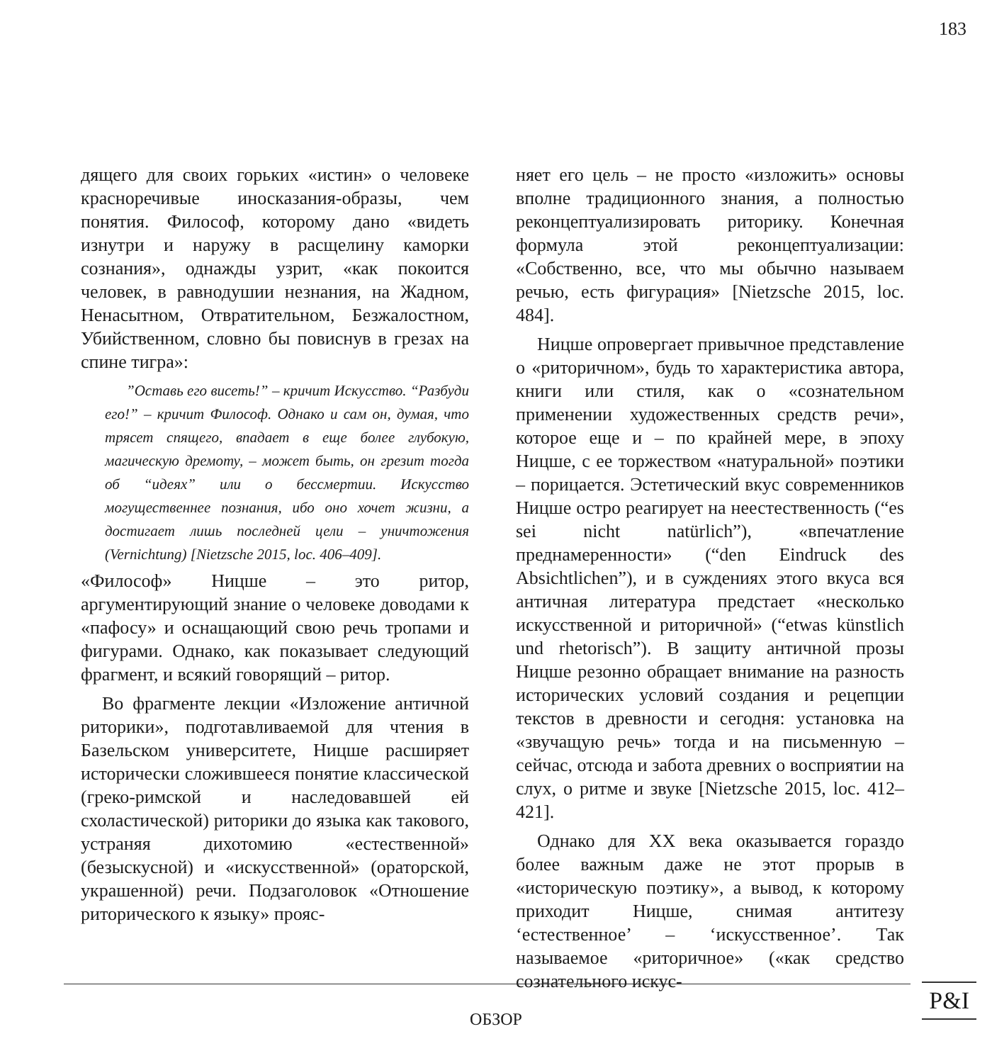183
дящего для своих горьких «истин» о человеке красноречивые иносказания-образы, чем понятия. Философ, которому дано «видеть изнутри и наружу в расщелину каморки сознания», однажды узрит, «как покоится человек, в равнодушии незнания, на Жадном, Ненасытном, Отвратительном, Безжалостном, Убийственном, словно бы повиснув в грезах на спине тигра»:
”Оставь его висеть!” – кричит Искусство. “Разбуди его!” – кричит Философ. Однако и сам он, думая, что трясет спящего, впадает в еще более глубокую, магическую дремоту, – может быть, он грезит тогда об “идеях” или о бессмертии. Искусство могущественнее познания, ибо оно хочет жизни, а достигает лишь последней цели – уничтожения (Vernichtung) [Nietzsche 2015, loc. 406–409].
«Философ» Ницше – это ритор, аргументирующий знание о человеке доводами к «пафосу» и оснащающий свою речь тропами и фигурами. Однако, как показывает следующий фрагмент, и всякий говорящий – ритор.
Во фрагменте лекции «Изложение античной риторики», подготавливаемой для чтения в Базельском университете, Ницше расширяет исторически сложившееся понятие классической (греко-римской и наследовавшей ей схоластической) риторики до языка как такового, устраняя дихотомию «естественной» (безыскусной) и «искусственной» (ораторской, украшенной) речи. Подзаголовок «Отношение риторического к языку» прояс-
няет его цель – не просто «изложить» основы вполне традиционного знания, а полностью реконцептуализировать риторику. Конечная формула этой реконцептуализации: «Собственно, все, что мы обычно называем речью, есть фигурация» [Nietzsche 2015, loc. 484].
Ницше опровергает привычное представление о «риторичном», будь то характеристика автора, книги или стиля, как о «сознательном применении художественных средств речи», которое еще и – по крайней мере, в эпоху Ницше, с ее торжеством «натуральной» поэтики – порицается. Эстетический вкус современников Ницше остро реагирует на неестественность (“es sei nicht natürlich”), «впечатление преднамеренности» (“den Eindruck des Absichtlichen”), и в суждениях этого вкуса вся античная литература предстает «несколько искусственной и риторичной» (“etwas künstlich und rhetorisch”). В защиту античной прозы Ницше резонно обращает внимание на разность исторических условий создания и рецепции текстов в древности и сегодня: установка на «звучащую речь» тогда и на письменную – сейчас, отсюда и забота древних о восприятии на слух, о ритме и звуке [Nietzsche 2015, loc. 412–421].
Однако для XX века оказывается гораздо более важным даже не этот прорыв в «историческую поэтику», а вывод, к которому приходит Ницше, снимая антитезу ‘естественное’ – ‘искусственное’. Так называемое «риторичное» («как средство сознательного искус-
ОБЗОР
P&I